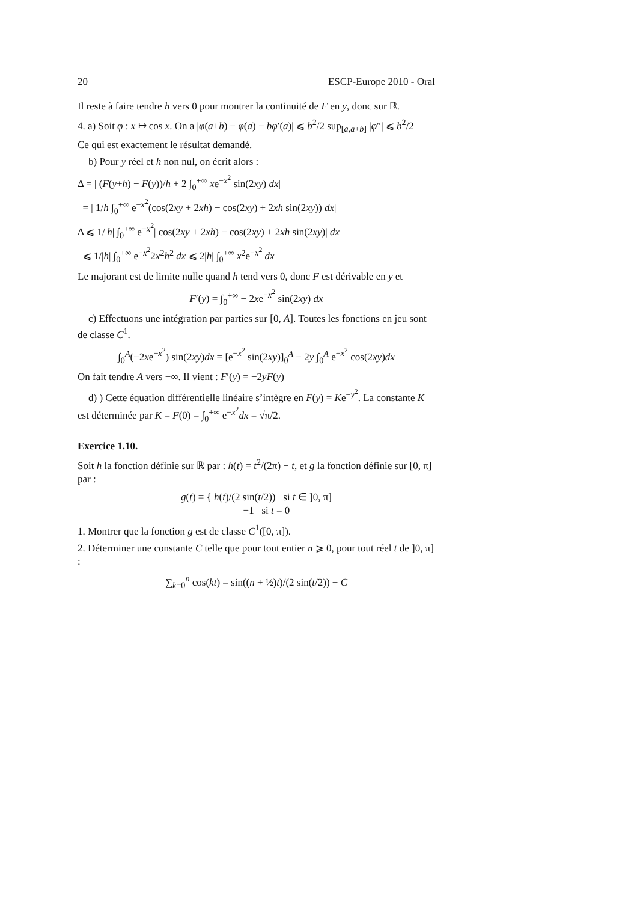20 ESCP-Europe 2010 - Oral
Il reste à faire tendre h vers 0 pour montrer la continuité de F en y, donc sur ℝ.
4. a) Soit φ : x ↦ cos x. On a |φ(a+b) − φ(a) − bφ′(a)| ⩽ b<sup>2</sup>/2 sup<sub>[a,a+b]</sub> |φ″| ⩽ b<sup>2</sup>/2
Ce qui est exactement le résultat demandé.
b) Pour y réel et h non nul, on écrit alors :
Δ = | (F(y+h) − F(y))/h + 2 ∫<sub>0</sub><sup>+∞</sup> xe<sup>−x<sup>2</sup></sup> sin(2xy) dx|
= | 1/h ∫<sub>0</sub><sup>+∞</sup> e<sup>−x<sup>2</sup></sup>(cos(2xy + 2xh) − cos(2xy) + 2xh sin(2xy)) dx|
Δ ⩽ 1/|h| ∫<sub>0</sub><sup>+∞</sup> e<sup>−x<sup>2</sup></sup>| cos(2xy + 2xh) − cos(2xy) + 2xh sin(2xy)| dx
⩽ 1/|h| ∫<sub>0</sub><sup>+∞</sup> e<sup>−x<sup>2</sup></sup>2x<sup>2</sup>h<sup>2</sup> dx ⩽ 2|h| ∫<sub>0</sub><sup>+∞</sup> x<sup>2</sup>e<sup>−x<sup>2</sup></sup> dx
Le majorant est de limite nulle quand h tend vers 0, donc F est dérivable en y et
F′(y) = ∫<sub>0</sub><sup>+∞</sup> − 2xe<sup>−x<sup>2</sup></sup> sin(2xy) dx
c) Effectuons une intégration par parties sur [0, A]. Toutes les fonctions en jeu sont de classe C<sup>1</sup>.
∫<sub>0</sub><sup>A</sup>(−2xe<sup>−x<sup>2</sup></sup>) sin(2xy)dx = [e<sup>−x<sup>2</sup></sup> sin(2xy)]<sub>0</sub><sup>A</sup> − 2y ∫<sub>0</sub><sup>A</sup> e<sup>−x<sup>2</sup></sup> cos(2xy)dx
On fait tendre A vers +∞. Il vient : F′(y) = −2yF(y)
d) ) Cette équation différentielle linéaire s’intègre en F(y) = Ke<sup>−y<sup>2</sup></sup>. La constante K est déterminée par K = F(0) = ∫<sub>0</sub><sup>+∞</sup> e<sup>−x<sup>2</sup></sup>dx = √π/2.
Exercice 1.10.
Soit h la fonction définie sur ℝ par : h(t) = t<sup>2</sup>/(2π) − t, et g la fonction définie sur [0, π] par :
g(t) = { h(t)/(2 sin(t/2)) si t ∈ ]0, π]
−1 si t = 0
1. Montrer que la fonction g est de classe C<sup>1</sup>([0, π]).
2. Déterminer une constante C telle que pour tout entier n ⩾ 0, pour tout réel t de ]0, π] :
∑<sub>k=0</sub><sup>n</sup> cos(kt) = sin((n + ½)t)/(2 sin(t/2)) + C